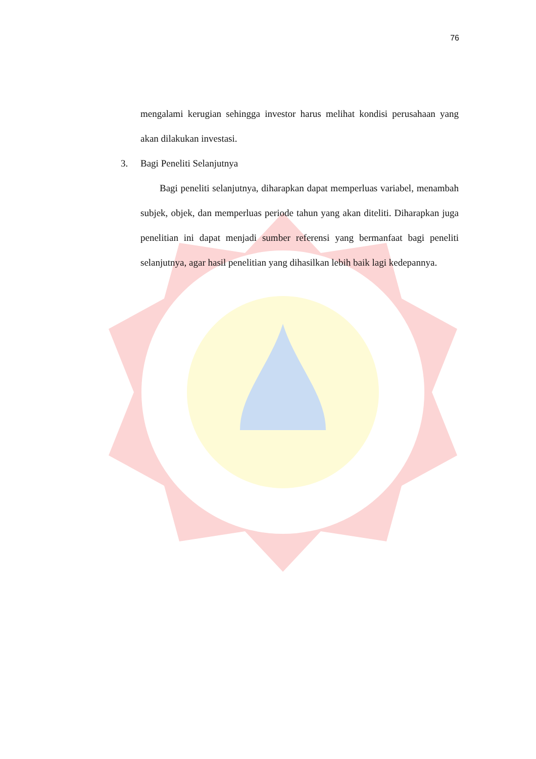76
mengalami kerugian sehingga investor harus melihat kondisi perusahaan yang akan dilakukan investasi.
3. Bagi Peneliti Selanjutnya
Bagi peneliti selanjutnya, diharapkan dapat memperluas variabel, menambah subjek, objek, dan memperluas periode tahun yang akan diteliti. Diharapkan juga penelitian ini dapat menjadi sumber referensi yang bermanfaat bagi peneliti selanjutnya, agar hasil penelitian yang dihasilkan lebih baik lagi kedepannya.